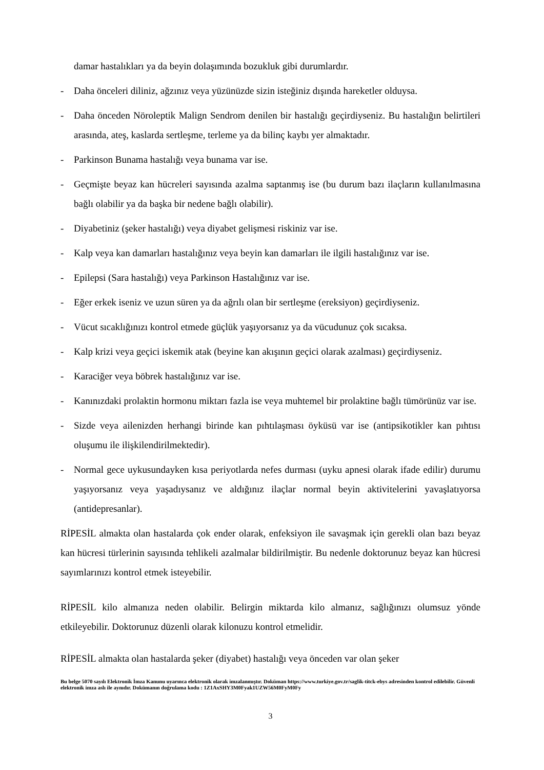damar hastalıkları ya da beyin dolaşımında bozukluk gibi durumlardır.
- Daha önceleri diliniz, ağzınız veya yüzünüzde sizin isteğiniz dışında hareketler olduysa.
- Daha önceden Nöroleptik Malign Sendrom denilen bir hastalığı geçirdiyseniz. Bu hastalığın belirtileri arasında, ateş, kaslarda sertleşme, terleme ya da bilinç kaybı yer almaktadır.
- Parkinson Bunama hastalığı veya bunama var ise.
- Geçmişte beyaz kan hücreleri sayısında azalma saptanmış ise (bu durum bazı ilaçların kullanılmasına bağlı olabilir ya da başka bir nedene bağlı olabilir).
- Diyabetiniz (şeker hastalığı) veya diyabet gelişmesi riskiniz var ise.
- Kalp veya kan damarları hastalığınız veya beyin kan damarları ile ilgili hastalığınız var ise.
- Epilepsi (Sara hastalığı) veya Parkinson Hastalığınız var ise.
- Eğer erkek iseniz ve uzun süren ya da ağrılı olan bir sertleşme (ereksiyon) geçirdiyseniz.
- Vücut sıcaklığınızı kontrol etmede güçlük yaşıyorsanız ya da vücudunuz çok sıcaksa.
- Kalp krizi veya geçici iskemik atak (beyine kan akışının geçici olarak azalması) geçirdiyseniz.
- Karaciğer veya böbrek hastalığınız var ise.
- Kanınızdaki prolaktin hormonu miktarı fazla ise veya muhtemel bir prolaktine bağlı tümörünüz var ise.
- Sizde veya ailenizden herhangi birinde kan pıhtılaşması öyküsü var ise (antipsikotikler kan pıhtısı oluşumu ile ilişkilendirilmektedir).
- Normal gece uykusundayken kısa periyotlarda nefes durması (uyku apnesi olarak ifade edilir) durumu yaşıyorsanız veya yaşadıysanız ve aldığınız ilaçlar normal beyin aktivitelerini yavaşlatıyorsa (antidepresanlar).
RİPESİL almakta olan hastalarda çok ender olarak, enfeksiyon ile savaşmak için gerekli olan bazı beyaz kan hücresi türlerinin sayısında tehlikeli azalmalar bildirilmiştir. Bu nedenle doktorunuz beyaz kan hücresi sayımlarınızı kontrol etmek isteyebilir.
RİPESİL kilo almanıza neden olabilir. Belirgin miktarda kilo almanız, sağlığınızı olumsuz yönde etkileyebilir. Doktorunuz düzenli olarak kilonuzu kontrol etmelidir.
RİPESİL almakta olan hastalarda şeker (diyabet) hastalığı veya önceden var olan şeker
Bu belge 5070 sayılı Elektronik İmza Kanunu uyarınca elektronik olarak imzalanmıştır. Doküman https://www.turkiye.gov.tr/saglik-titck-ebys adresinden kontrol edilebilir. Güvenli elektronik imza aslı ile aynıdır. Dokümanın doğrulama kodu : 1Z1AxSHY3M0Fyak1UZW56M0FyM0Fy
3